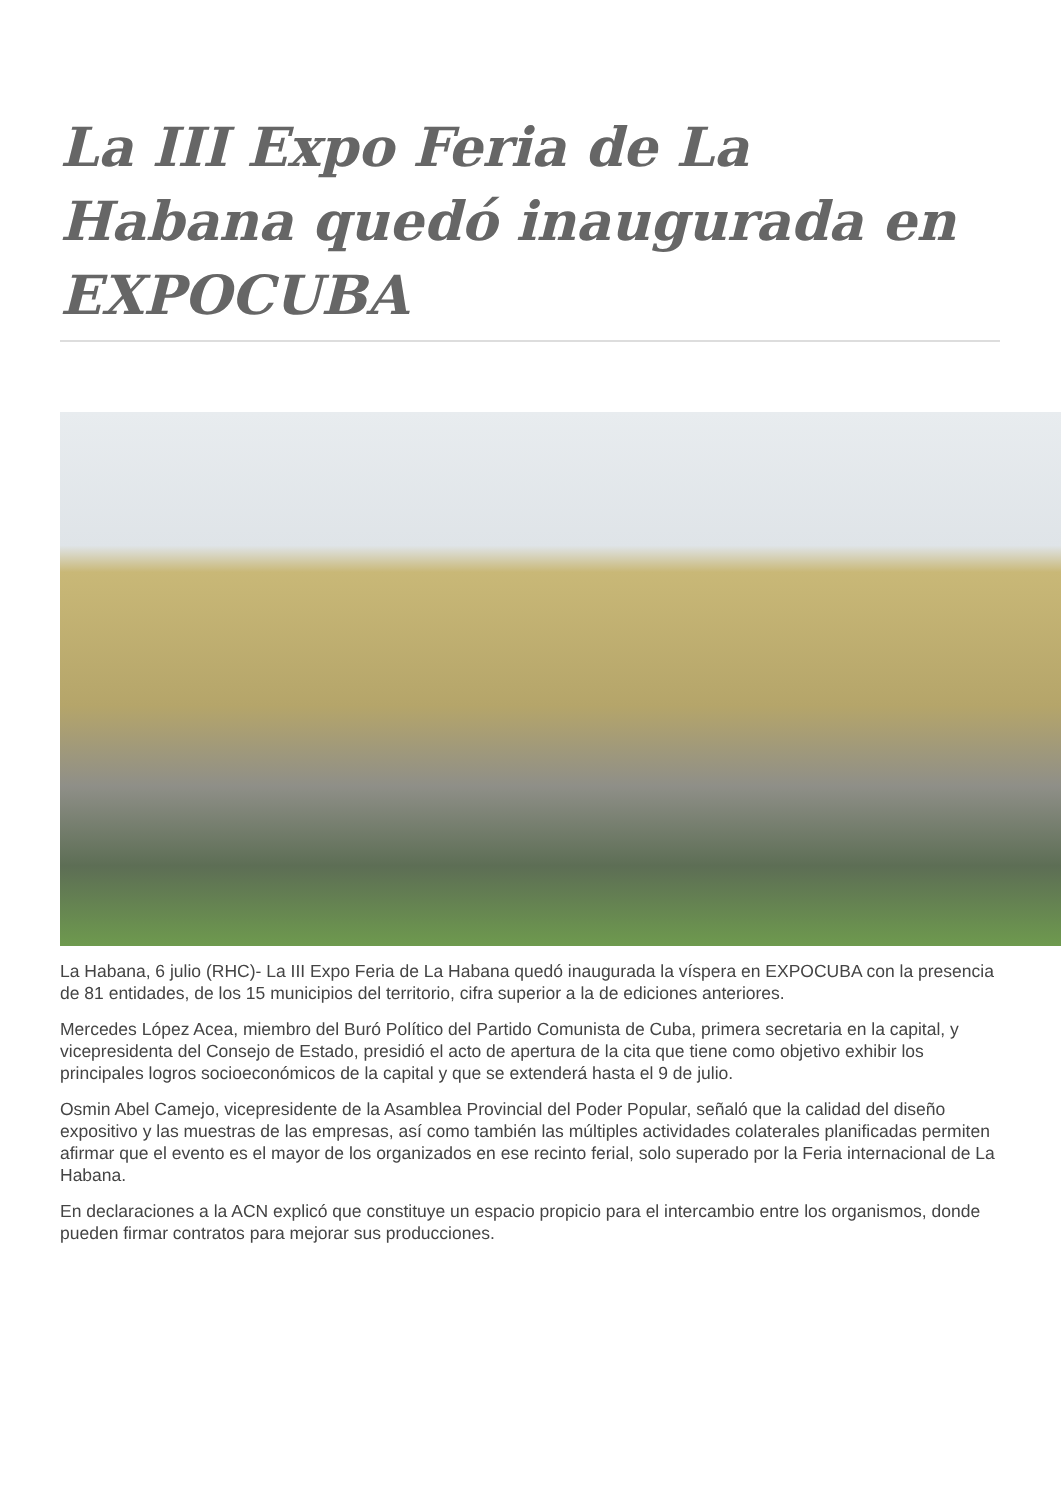La III Expo Feria de La Habana quedó inaugurada en EXPOCUBA
La Habana, 6 julio (RHC)- La III Expo Feria de La Habana quedó inaugurada la víspera en EXPOCUBA con la presencia de 81 entidades, de los 15 municipios del territorio, cifra superior a la de ediciones anteriores.
Mercedes López Acea, miembro del Buró Político del Partido Comunista de Cuba, primera secretaria en la capital, y vicepresidenta del Consejo de Estado, presidió el acto de apertura de la cita que tiene como objetivo exhibir los principales logros socioeconómicos de la capital y que se extenderá hasta el 9 de julio.
Osmin Abel Camejo, vicepresidente de la Asamblea Provincial del Poder Popular, señaló que la calidad del diseño expositivo y las muestras de las empresas, así como también las múltiples actividades colaterales planificadas permiten afirmar que el evento es el mayor de los organizados en ese recinto ferial, solo superado por la Feria internacional de La Habana.
En declaraciones a la ACN explicó que constituye un espacio propicio para el intercambio entre los organismos, donde pueden firmar contratos para mejorar sus producciones.